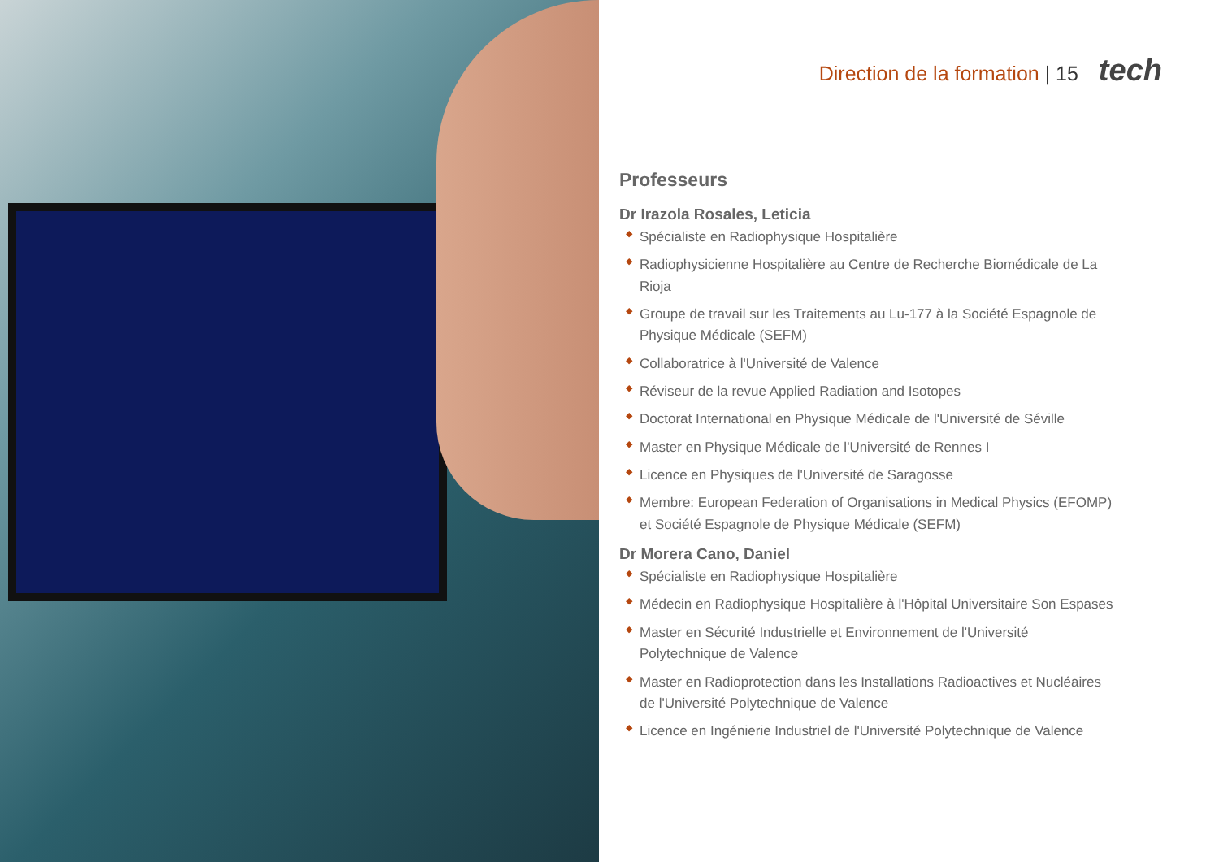Direction de la formation | 15 tech
Professeurs
Dr Irazola Rosales, Leticia
◆ Spécialiste en Radiophysique Hospitalière
◆ Radiophysicienne Hospitalière au Centre de Recherche Biomédicale de La Rioja
◆ Groupe de travail sur les Traitements au Lu-177 à la Société Espagnole de Physique Médicale (SEFM)
◆ Collaboratrice à l'Université de Valence
◆ Réviseur de la revue Applied Radiation and Isotopes
◆ Doctorat International en Physique Médicale de l'Université de Séville
◆ Master en Physique Médicale de l'Université de Rennes I
◆ Licence en Physiques de l'Université de Saragosse
◆ Membre: European Federation of Organisations in Medical Physics (EFOMP) et Société Espagnole de Physique Médicale (SEFM)
Dr Morera Cano, Daniel
◆ Spécialiste en Radiophysique Hospitalière
◆ Médecin en Radiophysique Hospitalière à l'Hôpital Universitaire Son Espases
◆ Master en Sécurité Industrielle et Environnement de l'Université Polytechnique de Valence
◆ Master en Radioprotection dans les Installations Radioactives et Nucléaires de l'Université Polytechnique de Valence
◆ Licence en Ingénierie Industriel de l'Université Polytechnique de Valence